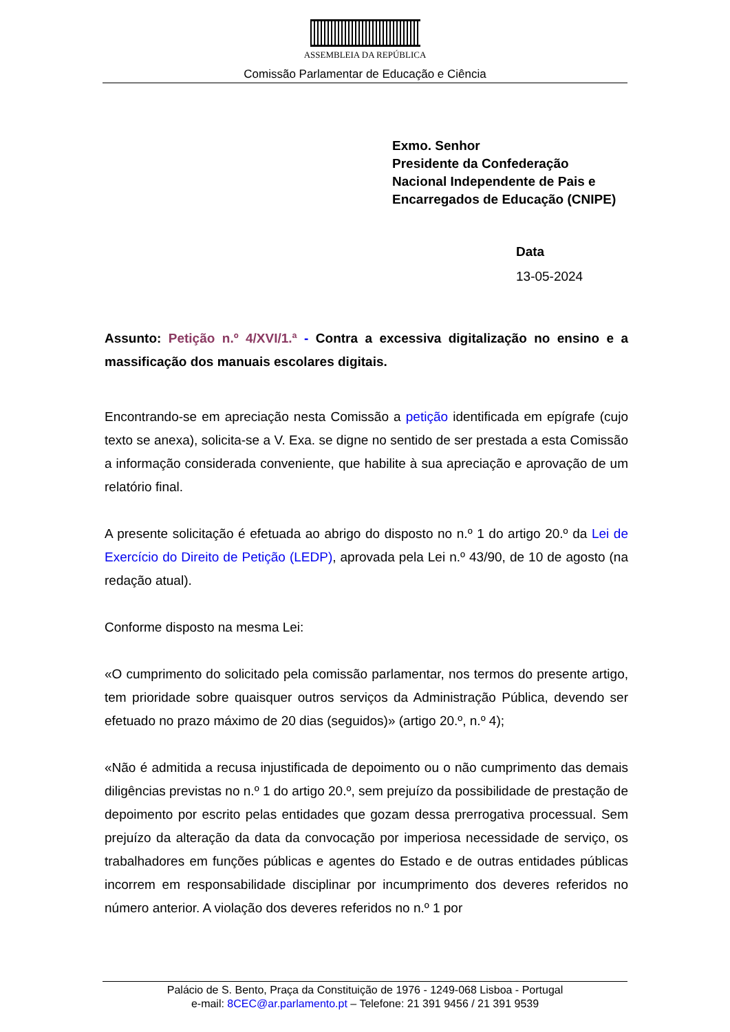ASSEMBLEIA DA REPÚBLICA
Comissão Parlamentar de Educação e Ciência
Exmo. Senhor
Presidente da Confederação
Nacional Independente de Pais e
Encarregados de Educação (CNIPE)
Data
13-05-2024
Assunto: Petição n.º 4/XVI/1.ª - Contra a excessiva digitalização no ensino e a massificação dos manuais escolares digitais.
Encontrando-se em apreciação nesta Comissão a petição identificada em epígrafe (cujo texto se anexa), solicita-se a V. Exa. se digne no sentido de ser prestada a esta Comissão a informação considerada conveniente, que habilite à sua apreciação e aprovação de um relatório final.
A presente solicitação é efetuada ao abrigo do disposto no n.º 1 do artigo 20.º da Lei de Exercício do Direito de Petição (LEDP), aprovada pela Lei n.º 43/90, de 10 de agosto (na redação atual).
Conforme disposto na mesma Lei:
«O cumprimento do solicitado pela comissão parlamentar, nos termos do presente artigo, tem prioridade sobre quaisquer outros serviços da Administração Pública, devendo ser efetuado no prazo máximo de 20 dias (seguidos)» (artigo 20.º, n.º 4);
«Não é admitida a recusa injustificada de depoimento ou o não cumprimento das demais diligências previstas no n.º 1 do artigo 20.º, sem prejuízo da possibilidade de prestação de depoimento por escrito pelas entidades que gozam dessa prerrogativa processual. Sem prejuízo da alteração da data da convocação por imperiosa necessidade de serviço, os trabalhadores em funções públicas e agentes do Estado e de outras entidades públicas incorrem em responsabilidade disciplinar por incumprimento dos deveres referidos no número anterior. A violação dos deveres referidos no n.º 1 por
Palácio de S. Bento, Praça da Constituição de 1976 - 1249-068 Lisboa - Portugal
e-mail: 8CEC@ar.parlamento.pt – Telefone: 21 391 9456 / 21 391 9539